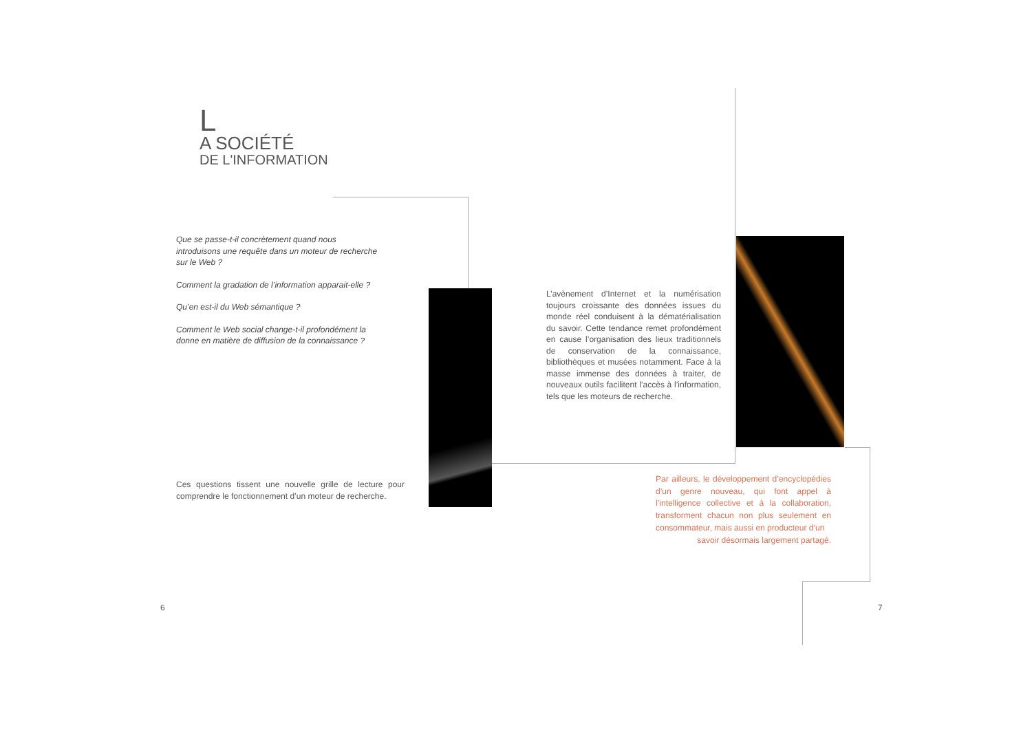L
A SOCIÉTÉ
DE L'INFORMATION
Que se passe-t-il concrètement quand nous introduisons une requête dans un moteur de recherche sur le Web ?
Comment la gradation de l’information apparait-elle ?
Qu’en est-il du Web sémantique ?
Comment le Web social change-t-il profondément la donne en matière de diffusion de la connaissance ?
Ces questions tissent une nouvelle grille de lecture pour comprendre le fonctionnement d’un moteur de recherche.
L’avènement d’Internet et la numérisation toujours croissante des données issues du monde réel conduisent à la dématérialisation du savoir. Cette tendance remet profondément en cause l’organisation des lieux traditionnels de conservation de la connaissance, bibliothèques et musées notamment. Face à la masse immense des données à traiter, de nouveaux outils facilitent l’accès à l’information, tels que les moteurs de recherche.
Par ailleurs, le développement d’encyclopédies d’un genre nouveau, qui font appel à l’intelligence collective et à la collaboration, transforment chacun non plus seulement en consommateur, mais aussi en producteur d’un
savoir désormais largement partagé.
6 7